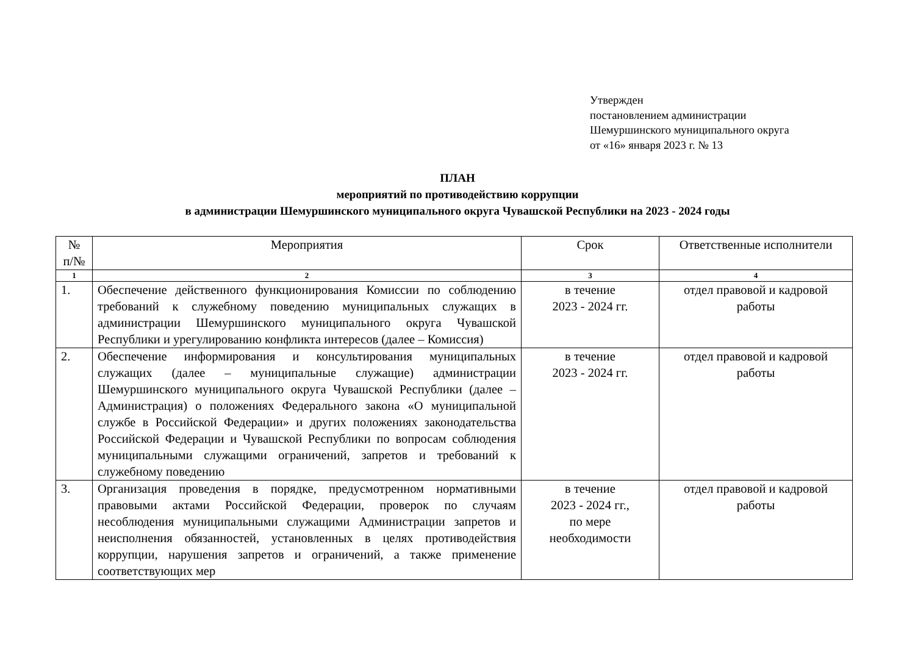Утвержден
постановлением администрации
Шемуршинского муниципального округа
от «16» января 2023 г. № 13
ПЛАН
мероприятий по противодействию коррупции
в администрации Шемуршинского муниципального округа Чувашской Республики на 2023 - 2024 годы
| № п/№ | Мероприятия | Срок | Ответственные исполнители |
| --- | --- | --- | --- |
| 1 | 2 | 3 | 4 |
| 1. | Обеспечение действенного функционирования Комиссии по соблюдению требований к служебному поведению муниципальных служащих в администрации Шемуршинского муниципального округа Чувашской Республики и урегулированию конфликта интересов (далее – Комиссия) | в течение 2023 - 2024 гг. | отдел правовой и кадровой работы |
| 2. | Обеспечение информирования и консультирования муниципальных служащих (далее – муниципальные служащие) администрации Шемуршинского муниципального округа Чувашской Республики (далее – Администрация) о положениях Федерального закона «О муниципальной службе в Российской Федерации» и других положениях законодательства Российской Федерации и Чувашской Республики по вопросам соблюдения муниципальными служащими ограничений, запретов и требований к служебному поведению | в течение 2023 - 2024 гг. | отдел правовой и кадровой работы |
| 3. | Организация проведения в порядке, предусмотренном нормативными правовыми актами Российской Федерации, проверок по случаям несоблюдения муниципальными служащими Администрации запретов и неисполнения обязанностей, установленных в целях противодействия коррупции, нарушения запретов и ограничений, а также применение соответствующих мер | в течение 2023 - 2024 гг., по мере необходимости | отдел правовой и кадровой работы |